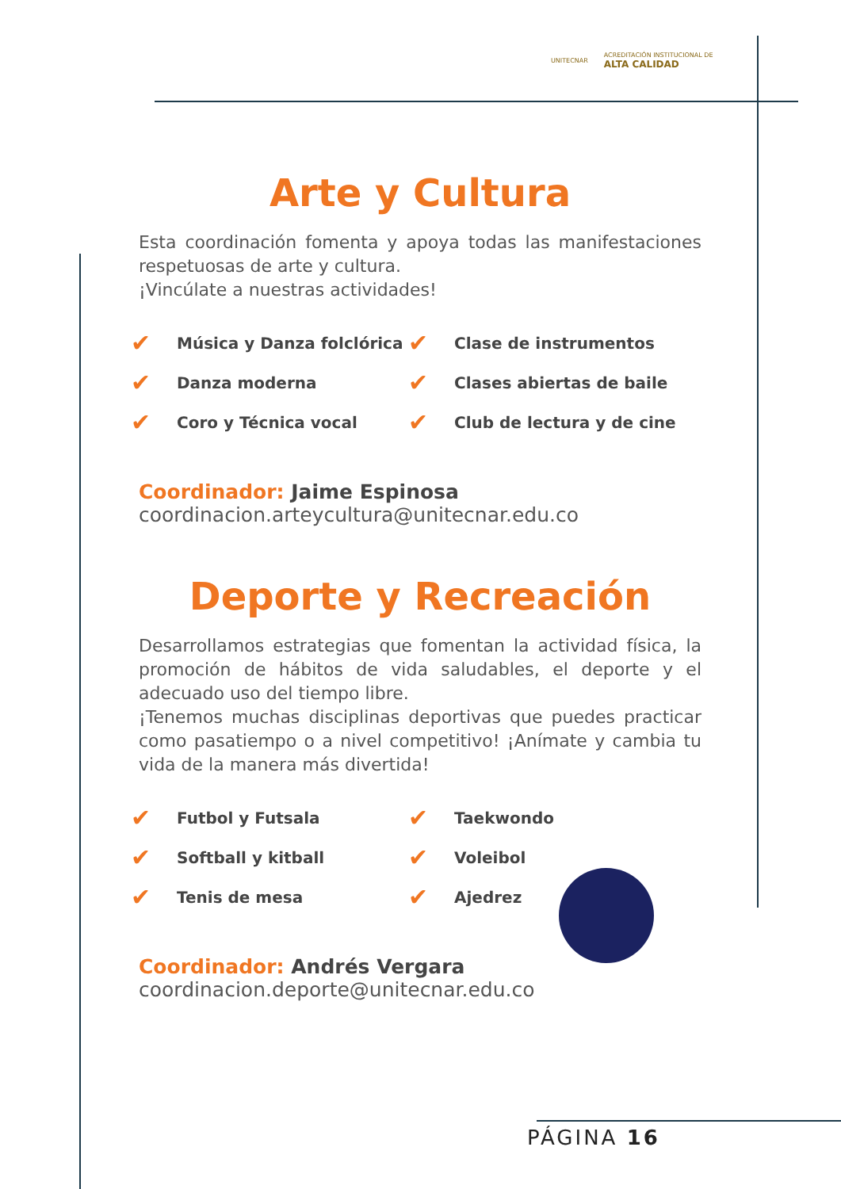UNITECNAR ACREDITACIÓN INSTITUCIONAL DE
ALTA CALIDAD
Arte y Cultura
Esta coordinación fomenta y apoya todas las manifestaciones respetuosas de arte y cultura.
¡Vincúlate a nuestras actividades!
✔ Música y Danza folclórica
✔ Danza moderna
✔ Coro y Técnica vocal
✔ Clase de instrumentos
✔ Clases abiertas de baile
✔ Club de lectura y de cine
Coordinador: Jaime Espinosa
coordinacion.arteycultura@unitecnar.edu.co
Deporte y Recreación
Desarrollamos estrategias que fomentan la actividad física, la promoción de hábitos de vida saludables, el deporte y el adecuado uso del tiempo libre.
¡Tenemos muchas disciplinas deportivas que puedes practicar como pasatiempo o a nivel competitivo! ¡Anímate y cambia tu vida de la manera más divertida!
✔ Futbol y Futsala
✔ Softball y kitball
✔ Tenis de mesa
✔ Taekwondo
✔ Voleibol
✔ Ajedrez
Coordinador: Andrés Vergara
coordinacion.deporte@unitecnar.edu.co
PÁGINA 16